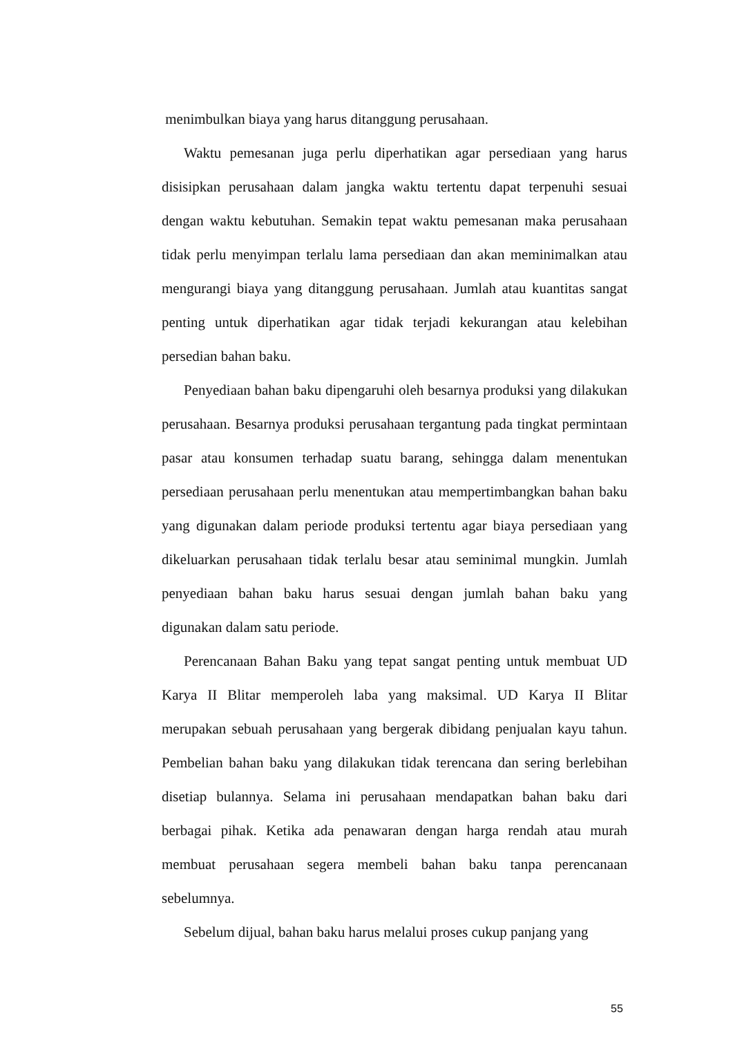menimbulkan biaya yang harus ditanggung perusahaan.
Waktu pemesanan juga perlu diperhatikan agar persediaan yang harus disisipkan perusahaan dalam jangka waktu tertentu dapat terpenuhi sesuai dengan waktu kebutuhan. Semakin tepat waktu pemesanan maka perusahaan tidak perlu menyimpan terlalu lama persediaan dan akan meminimalkan atau mengurangi biaya yang ditanggung perusahaan. Jumlah atau kuantitas sangat penting untuk diperhatikan agar tidak terjadi kekurangan atau kelebihan persedian bahan baku.
Penyediaan bahan baku dipengaruhi oleh besarnya produksi yang dilakukan perusahaan. Besarnya produksi perusahaan tergantung pada tingkat permintaan pasar atau konsumen terhadap suatu barang, sehingga dalam menentukan persediaan perusahaan perlu menentukan atau mempertimbangkan bahan baku yang digunakan dalam periode produksi tertentu agar biaya persediaan yang dikeluarkan perusahaan tidak terlalu besar atau seminimal mungkin. Jumlah penyediaan bahan baku harus sesuai dengan jumlah bahan baku yang digunakan dalam satu periode.
Perencanaan Bahan Baku yang tepat sangat penting untuk membuat UD Karya II Blitar memperoleh laba yang maksimal. UD Karya II Blitar merupakan sebuah perusahaan yang bergerak dibidang penjualan kayu tahun. Pembelian bahan baku yang dilakukan tidak terencana dan sering berlebihan disetiap bulannya. Selama ini perusahaan mendapatkan bahan baku dari berbagai pihak. Ketika ada penawaran dengan harga rendah atau murah membuat perusahaan segera membeli bahan baku tanpa perencanaan sebelumnya.
Sebelum dijual, bahan baku harus melalui proses cukup panjang yang
55